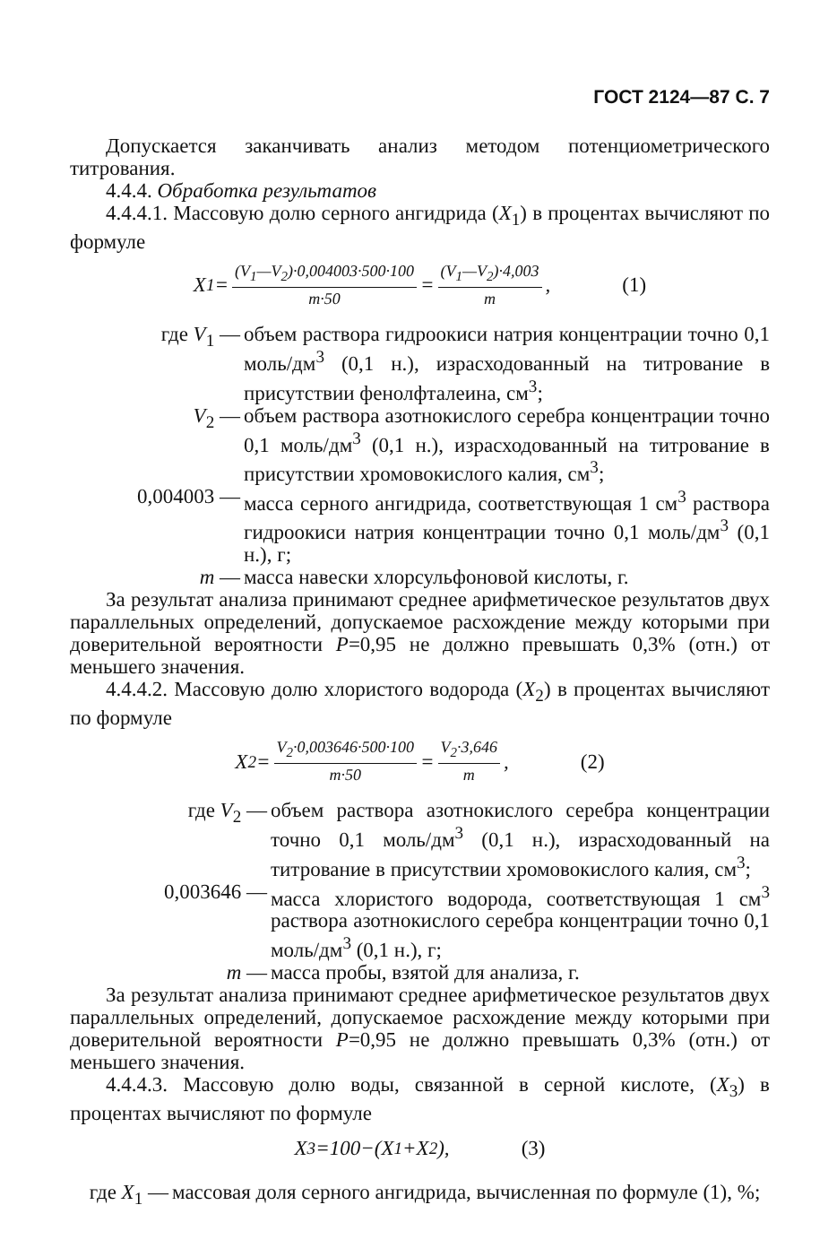ГОСТ 2124—87 С. 7
Допускается заканчивать анализ методом потенциометрического титрования.
4.4.4. Обработка результатов
4.4.4.1. Массовую долю серного ангидрида (X<sub>1</sub>) в процентах вычисляют по формуле
X<sub>1</sub>= (V<sub>1</sub>—V<sub>2</sub>)·0,004003·500·100 m·50 = (V<sub>1</sub>—V<sub>2</sub>)·4,003 m, (1)
где V<sub>1</sub> — объем раствора гидроокиси натрия концентрации точно 0,1 моль/дм<sup>3</sup> (0,1 н.), израсходованный на титрование в присутствии фенолфталеина, см<sup>3</sup>;
V<sub>2</sub> — объем раствора азотнокислого серебра концентрации точно 0,1 моль/дм<sup>3</sup> (0,1 н.), израсходованный на титрование в присутствии хромовокислого калия, см<sup>3</sup>;
0,004003 — масса серного ангидрида, соответствующая 1 см<sup>3</sup> раствора гидроокиси натрия концентрации точно 0,1 моль/дм<sup>3</sup> (0,1 н.), г;
m — масса навески хлорсульфоновой кислоты, г.
За результат анализа принимают среднее арифметическое результатов двух параллельных определений, допускаемое расхождение между которыми при доверительной вероятности P=0,95 не должно превышать 0,3% (отн.) от меньшего значения.
4.4.4.2. Массовую долю хлористого водорода (X<sub>2</sub>) в процентах вычисляют по формуле
X<sub>2</sub>= V<sub>2</sub>·0,003646·500·100 m·50 = V<sub>2</sub>·3,646 m, (2)
где V<sub>2</sub> — объем раствора азотнокислого серебра концентрации точно 0,1 моль/дм<sup>3</sup> (0,1 н.), израсходованный на титрование в присутствии хромовокислого калия, см<sup>3</sup>;
0,003646 — масса хлористого водорода, соответствующая 1 см<sup>3</sup> раствора азотнокислого серебра концентрации точно 0,1 моль/дм<sup>3</sup> (0,1 н.), г;
m — масса пробы, взятой для анализа, г.
За результат анализа принимают среднее арифметическое результатов двух параллельных определений, допускаемое расхождение между которыми при доверительной вероятности P=0,95 не должно превышать 0,3% (отн.) от меньшего значения.
4.4.4.3. Массовую долю воды, связанной в серной кислоте, (X<sub>3</sub>) в процентах вычисляют по формуле
X<sub>3</sub>=100−(X<sub>1</sub>+ X<sub>2</sub>), (3)
где X<sub>1</sub> — массовая доля серного ангидрида, вычисленная по формуле (1), %;